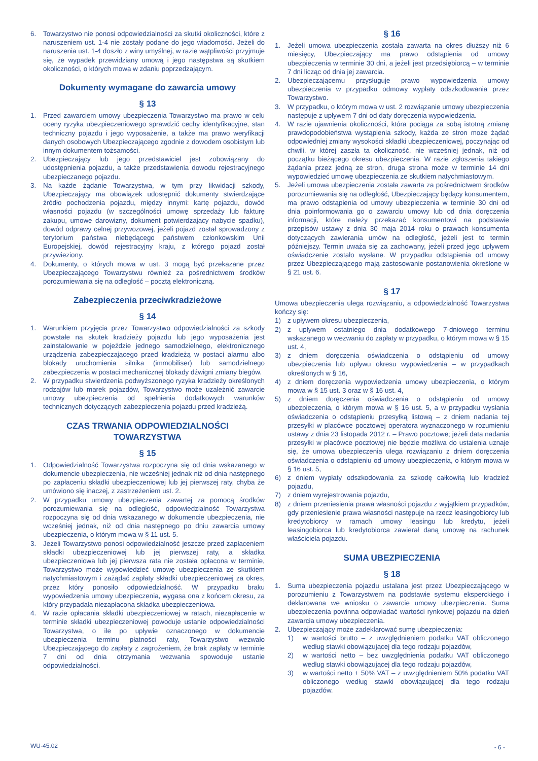6. Towarzystwo nie ponosi odpowiedzialności za skutki okoliczności, które z naruszeniem ust. 1-4 nie zostały podane do jego wiadomości. Jeżeli do naruszenia ust. 1-4 doszło z winy umyślnej, w razie wątpliwości przyjmuje się, że wypadek przewidziany umową i jego następstwa są skutkiem okoliczności, o których mowa w zdaniu poprzedzającym.
Dokumenty wymagane do zawarcia umowy
§ 13
1. Przed zawarciem umowy ubezpieczenia Towarzystwo ma prawo w celu oceny ryzyka ubezpieczeniowego sprawdzić cechy identyfikacyjne, stan techniczny pojazdu i jego wyposażenie, a także ma prawo weryfikacji danych osobowych Ubezpieczającego zgodnie z dowodem osobistym lub innym dokumentem tożsamości.
2. Ubezpieczający lub jego przedstawiciel jest zobowiązany do udostępnienia pojazdu, a także przedstawienia dowodu rejestracyjnego ubezpieczanego pojazdu.
3. Na każde żądanie Towarzystwa, w tym przy likwidacji szkody, Ubezpieczający ma obowiązek udostępnić dokumenty stwierdzające źródło pochodzenia pojazdu, między innymi: kartę pojazdu, dowód własności pojazdu (w szczególności umowę sprzedaży lub fakturę zakupu, umowę darowizny, dokument potwierdzający nabycie spadku), dowód odprawy celnej przywozowej, jeżeli pojazd został sprowadzony z terytorium państwa niebędącego państwem członkowskim Unii Europejskiej, dowód rejestracyjny kraju, z którego pojazd został przywieziony.
4. Dokumenty, o których mowa w ust. 3 mogą być przekazane przez Ubezpieczającego Towarzystwu również za pośrednictwem środków porozumiewania się na odległość – pocztą elektroniczną.
Zabezpieczenia przeciwkradzieżowe
§ 14
1. Warunkiem przyjęcia przez Towarzystwo odpowiedzialności za szkody powstałe na skutek kradzieży pojazdu lub jego wyposażenia jest zainstalowanie w pojeździe jednego samodzielnego, elektronicznego urządzenia zabezpieczającego przed kradzieżą w postaci alarmu albo blokady uruchomienia silnika (immobiliser) lub samodzielnego zabezpieczenia w postaci mechanicznej blokady dźwigni zmiany biegów.
2. W przypadku stwierdzenia podwyższonego ryzyka kradzieży określonych rodzajów lub marek pojazdów, Towarzystwo może uzależnić zawarcie umowy ubezpieczenia od spełnienia dodatkowych warunków technicznych dotyczących zabezpieczenia pojazdu przed kradzieżą.
CZAS TRWANIA ODPOWIEDZIALNOŚCI
TOWARZYSTWA
§ 15
1. Odpowiedzialność Towarzystwa rozpoczyna się od dnia wskazanego w dokumencie ubezpieczenia, nie wcześniej jednak niż od dnia następnego po zapłaceniu składki ubezpieczeniowej lub jej pierwszej raty, chyba że umówiono się inaczej, z zastrzeżeniem ust. 2.
2. W przypadku umowy ubezpieczenia zawartej za pomocą środków porozumiewania się na odległość, odpowiedzialność Towarzystwa rozpoczyna się od dnia wskazanego w dokumencie ubezpieczenia, nie wcześniej jednak, niż od dnia następnego po dniu zawarcia umowy ubezpieczenia, o którym mowa w § 11 ust. 5.
3. Jeżeli Towarzystwo ponosi odpowiedzialność jeszcze przed zapłaceniem składki ubezpieczeniowej lub jej pierwszej raty, a składka ubezpieczeniowa lub jej pierwsza rata nie została opłacona w terminie, Towarzystwo może wypowiedzieć umowę ubezpieczenia ze skutkiem natychmiastowym i zażądać zapłaty składki ubezpieczeniowej za okres, przez który ponosiło odpowiedzialność. W przypadku braku wypowiedzenia umowy ubezpieczenia, wygasa ona z końcem okresu, za który przypadała niezapłacona składka ubezpieczeniowa.
4. W razie opłacania składki ubezpieczeniowej w ratach, niezapłacenie w terminie składki ubezpieczeniowej powoduje ustanie odpowiedzialności Towarzystwa, o ile po upływie oznaczonego w dokumencie ubezpieczenia terminu płatności raty, Towarzystwo wezwało Ubezpieczającego do zapłaty z zagrożeniem, że brak zapłaty w terminie 7 dni od dnia otrzymania wezwania spowoduje ustanie odpowiedzialności.
§ 16
1. Jeżeli umowa ubezpieczenia została zawarta na okres dłuższy niż 6 miesięcy, Ubezpieczający ma prawo odstąpienia od umowy ubezpieczenia w terminie 30 dni, a jeżeli jest przedsiębiorcą – w terminie 7 dni licząc od dnia jej zawarcia.
2. Ubezpieczającemu przysługuje prawo wypowiedzenia umowy ubezpieczenia w przypadku odmowy wypłaty odszkodowania przez Towarzystwo.
3. W przypadku, o którym mowa w ust. 2 rozwiązanie umowy ubezpieczenia następuje z upływem 7 dni od daty doręczenia wypowiedzenia.
4. W razie ujawnienia okoliczności, która pociąga za sobą istotną zmianę prawdopodobieństwa wystąpienia szkody, każda ze stron może żądać odpowiedniej zmiany wysokości składki ubezpieczeniowej, poczynając od chwili, w której zaszła ta okoliczność, nie wcześniej jednak, niż od początku bieżącego okresu ubezpieczenia. W razie zgłoszenia takiego żądania przez jedną ze stron, druga strona może w terminie 14 dni wypowiedzieć umowę ubezpieczenia ze skutkiem natychmiastowym.
5. Jeżeli umowa ubezpieczenia została zawarta za pośrednictwem środków porozumiewania się na odległość, Ubezpieczający będący konsumentem, ma prawo odstąpienia od umowy ubezpieczenia w terminie 30 dni od dnia poinformowania go o zawarciu umowy lub od dnia doręczenia informacji, które należy przekazać konsumentowi na podstawie przepisów ustawy z dnia 30 maja 2014 roku o prawach konsumenta dotyczących zawierania umów na odległość, jeżeli jest to termin późniejszy. Termin uważa się za zachowany, jeżeli przed jego upływem oświadczenie zostało wysłane. W przypadku odstąpienia od umowy przez Ubezpieczającego mają zastosowanie postanowienia określone w § 21 ust. 6.
§ 17
Umowa ubezpieczenia ulega rozwiązaniu, a odpowiedzialność Towarzystwa kończy się:
1) z upływem okresu ubezpieczenia,
2) z upływem ostatniego dnia dodatkowego 7-dniowego terminu wskazanego w wezwaniu do zapłaty w przypadku, o którym mowa w § 15 ust. 4,
3) z dniem doręczenia oświadczenia o odstąpieniu od umowy ubezpieczenia lub upływu okresu wypowiedzenia – w przypadkach określonych w § 16,
4) z dniem doręczenia wypowiedzenia umowy ubezpieczenia, o którym mowa w § 15 ust. 3 oraz w § 16 ust. 4,
5) z dniem doręczenia oświadczenia o odstąpieniu od umowy ubezpieczenia, o którym mowa w § 16 ust. 5, a w przypadku wysłania oświadczenia o odstąpieniu przesyłką listową – z dniem nadania tej przesyłki w placówce pocztowej operatora wyznaczonego w rozumieniu ustawy z dnia 23 listopada 2012 r. – Prawo pocztowe; jeżeli data nadania przesyłki w placówce pocztowej nie będzie możliwa do ustalenia uznaje się, że umowa ubezpieczenia ulega rozwiązaniu z dniem doręczenia oświadczenia o odstąpieniu od umowy ubezpieczenia, o którym mowa w § 16 ust. 5,
6) z dniem wypłaty odszkodowania za szkodę całkowitą lub kradzież pojazdu,
7) z dniem wyrejestrowania pojazdu,
8) z dniem przeniesienia prawa własności pojazdu z wyjątkiem przypadków, gdy przeniesienie prawa własności następuje na rzecz leasingobiorcy lub kredytobiorcy w ramach umowy leasingu lub kredytu, jeżeli leasingobiorca lub kredytobiorca zawierał daną umowę na rachunek właściciela pojazdu.
SUMA UBEZPIECZENIA
§ 18
1. Suma ubezpieczenia pojazdu ustalana jest przez Ubezpieczającego w porozumieniu z Towarzystwem na podstawie systemu eksperckiego i deklarowana we wniosku o zawarcie umowy ubezpieczenia. Suma ubezpieczenia powinna odpowiadać wartości rynkowej pojazdu na dzień zawarcia umowy ubezpieczenia.
2. Ubezpieczający może zadeklarować sumę ubezpieczenia:
1) w wartości brutto – z uwzględnieniem podatku VAT obliczonego według stawki obowiązującej dla tego rodzaju pojazdów,
2) w wartości netto – bez uwzględnienia podatku VAT obliczonego według stawki obowiązującej dla tego rodzaju pojazdów,
3) w wartości netto + 50% VAT – z uwzględnieniem 50% podatku VAT obliczonego według stawki obowiązującej dla tego rodzaju pojazdów.
WU-45.02 - 6 -